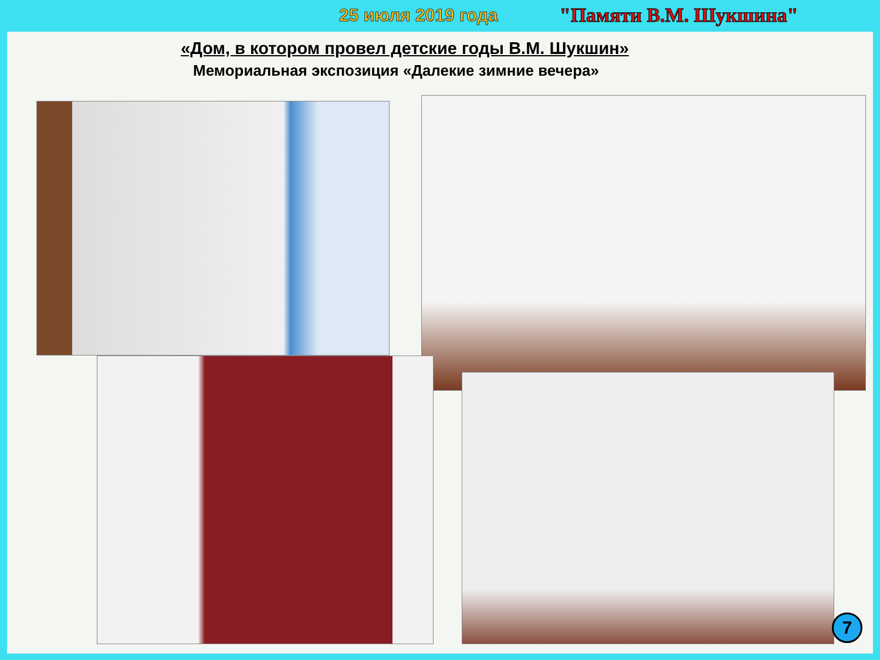25 июля 2019 года "Памяти В.М. Шукшина"
«Дом, в котором провел детские годы В.М. Шукшин»
Мемориальная экспозиция «Далекие зимние вечера»
7